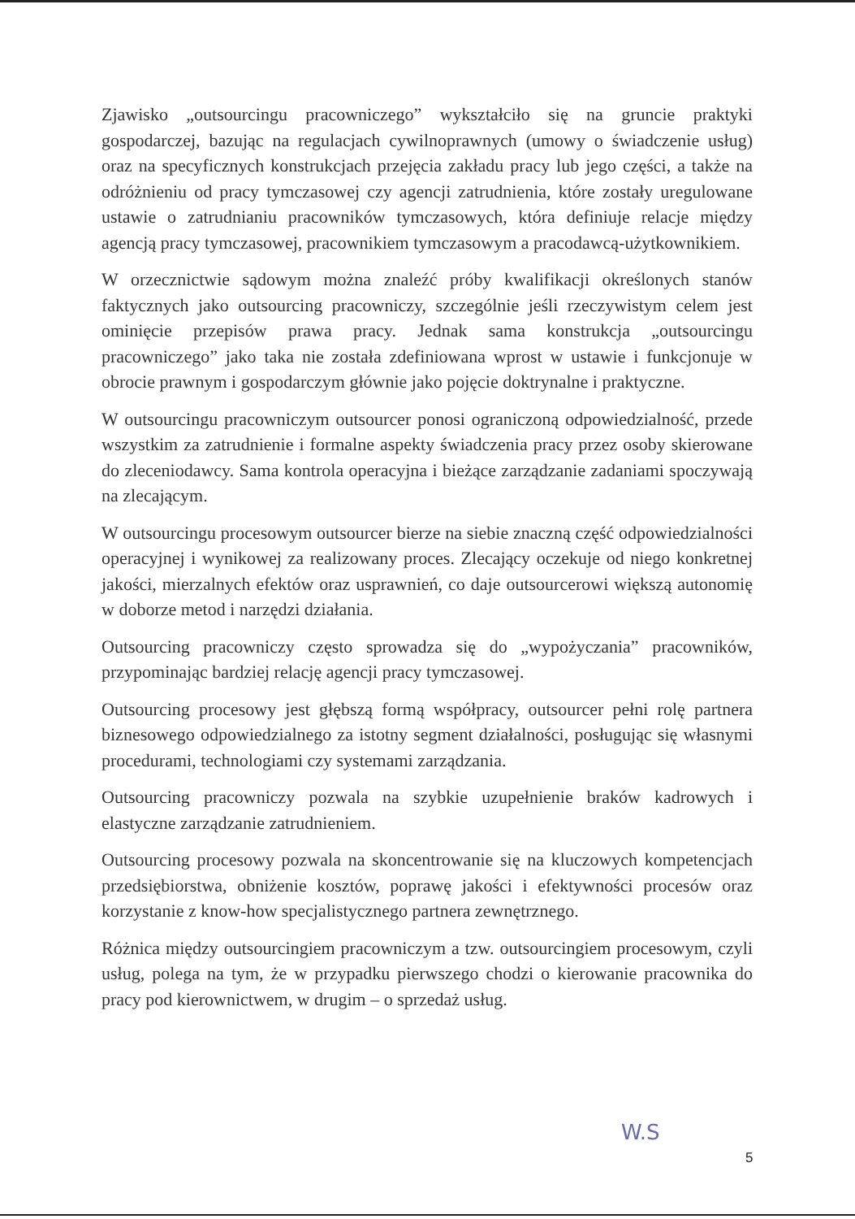Zjawisko „outsourcingu pracowniczego” wykształciło się na gruncie praktyki gospodarczej, bazując na regulacjach cywilnoprawnych (umowy o świadczenie usług) oraz na specyficznych konstrukcjach przejęcia zakładu pracy lub jego części, a także na odróżnieniu od pracy tymczasowej czy agencji zatrudnienia, które zostały uregulowane ustawie o zatrudnianiu pracowników tymczasowych, która definiuje relacje między agencją pracy tymczasowej, pracownikiem tymczasowym a pracodawcą-użytkownikiem.
W orzecznictwie sądowym można znaleźć próby kwalifikacji określonych stanów faktycznych jako outsourcing pracowniczy, szczególnie jeśli rzeczywistym celem jest ominięcie przepisów prawa pracy. Jednak sama konstrukcja „outsourcingu pracowniczego” jako taka nie została zdefiniowana wprost w ustawie i funkcjonuje w obrocie prawnym i gospodarczym głównie jako pojęcie doktrynalne i praktyczne.
W outsourcingu pracowniczym outsourcer ponosi ograniczoną odpowiedzialność, przede wszystkim za zatrudnienie i formalne aspekty świadczenia pracy przez osoby skierowane do zleceniodawcy. Sama kontrola operacyjna i bieżące zarządzanie zadaniami spoczywają na zlecającym.
W outsourcingu procesowym outsourcer bierze na siebie znaczną część odpowiedzialności operacyjnej i wynikowej za realizowany proces. Zlecający oczekuje od niego konkretnej jakości, mierzalnych efektów oraz usprawnień, co daje outsourcerowi większą autonomię w doborze metod i narzędzi działania.
Outsourcing pracowniczy często sprowadza się do „wypożyczania” pracowników, przypominając bardziej relację agencji pracy tymczasowej.
Outsourcing procesowy jest głębszą formą współpracy, outsourcer pełni rolę partnera biznesowego odpowiedzialnego za istotny segment działalności, posługując się własnymi procedurami, technologiami czy systemami zarządzania.
Outsourcing pracowniczy pozwala na szybkie uzupełnienie braków kadrowych i elastyczne zarządzanie zatrudnieniem.
Outsourcing procesowy pozwala na skoncentrowanie się na kluczowych kompetencjach przedsiębiorstwa, obniżenie kosztów, poprawę jakości i efektywności procesów oraz korzystanie z know-how specjalistycznego partnera zewnętrznego.
Różnica między outsourcingiem pracowniczym a tzw. outsourcingiem procesowym, czyli usług, polega na tym, że w przypadku pierwszego chodzi o kierowanie pracownika do pracy pod kierownictwem, w drugim – o sprzedaż usług.
W.S
5